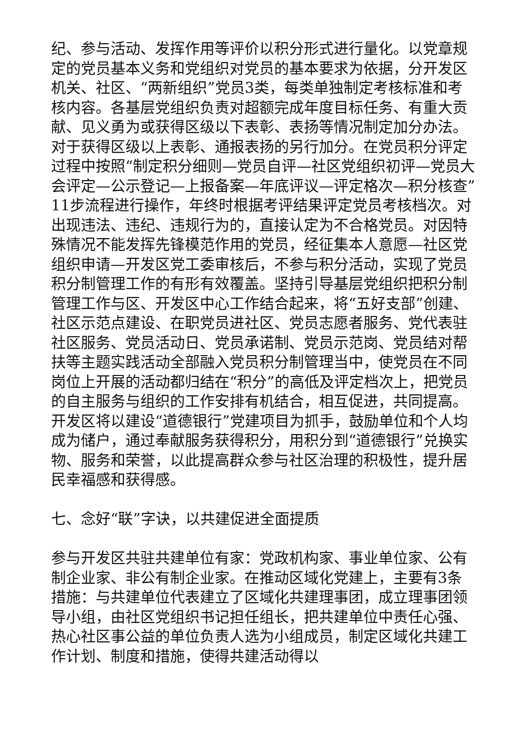纪、参与活动、发挥作用等评价以积分形式进行量化。以党章规定的党员基本义务和党组织对党员的基本要求为依据，分开发区机关、社区、“两新组织”党员3类，每类单独制定考核标准和考核内容。各基层党组织负责对超额完成年度目标任务、有重大贡献、见义勇为或获得区级以下表彰、表扬等情况制定加分办法。对于获得区级以上表彰、通报表扬的另行加分。在党员积分评定过程中按照“制定积分细则—党员自评—社区党组织初评—党员大会评定—公示登记—上报备案—年底评议—评定格次—积分核查”11步流程进行操作，年终时根据考评结果评定党员考核档次。对出现违法、违纪、违规行为的，直接认定为不合格党员。对因特殊情况不能发挥先锋模范作用的党员，经征集本人意愿—社区党组织申请—开发区党工委审核后，不参与积分活动，实现了党员积分制管理工作的有形有效覆盖。坚持引导基层党组织把积分制管理工作与区、开发区中心工作结合起来，将“五好支部”创建、社区示范点建设、在职党员进社区、党员志愿者服务、党代表驻社区服务、党员活动日、党员承诺制、党员示范岗、党员结对帮扶等主题实践活动全部融入党员积分制管理当中，使党员在不同岗位上开展的活动都归结在“积分”的高低及评定档次上，把党员的自主服务与组织的工作安排有机结合，相互促进，共同提高。开发区将以建设“道德银行”党建项目为抓手，鼓励单位和个人均成为储户，通过奉献服务获得积分，用积分到“道德银行”兑换实物、服务和荣誉，以此提高群众参与社区治理的积极性，提升居民幸福感和获得感。
七、念好“联”字诀，以共建促进全面提质
参与开发区共驻共建单位有家：党政机构家、事业单位家、公有制企业家、非公有制企业家。在推动区域化党建上，主要有3条措施：与共建单位代表建立了区域化共建理事团，成立理事团领导小组，由社区党组织书记担任组长，把共建单位中责任心强、热心社区事公益的单位负责人选为小组成员，制定区域化共建工作计划、制度和措施，使得共建活动得以